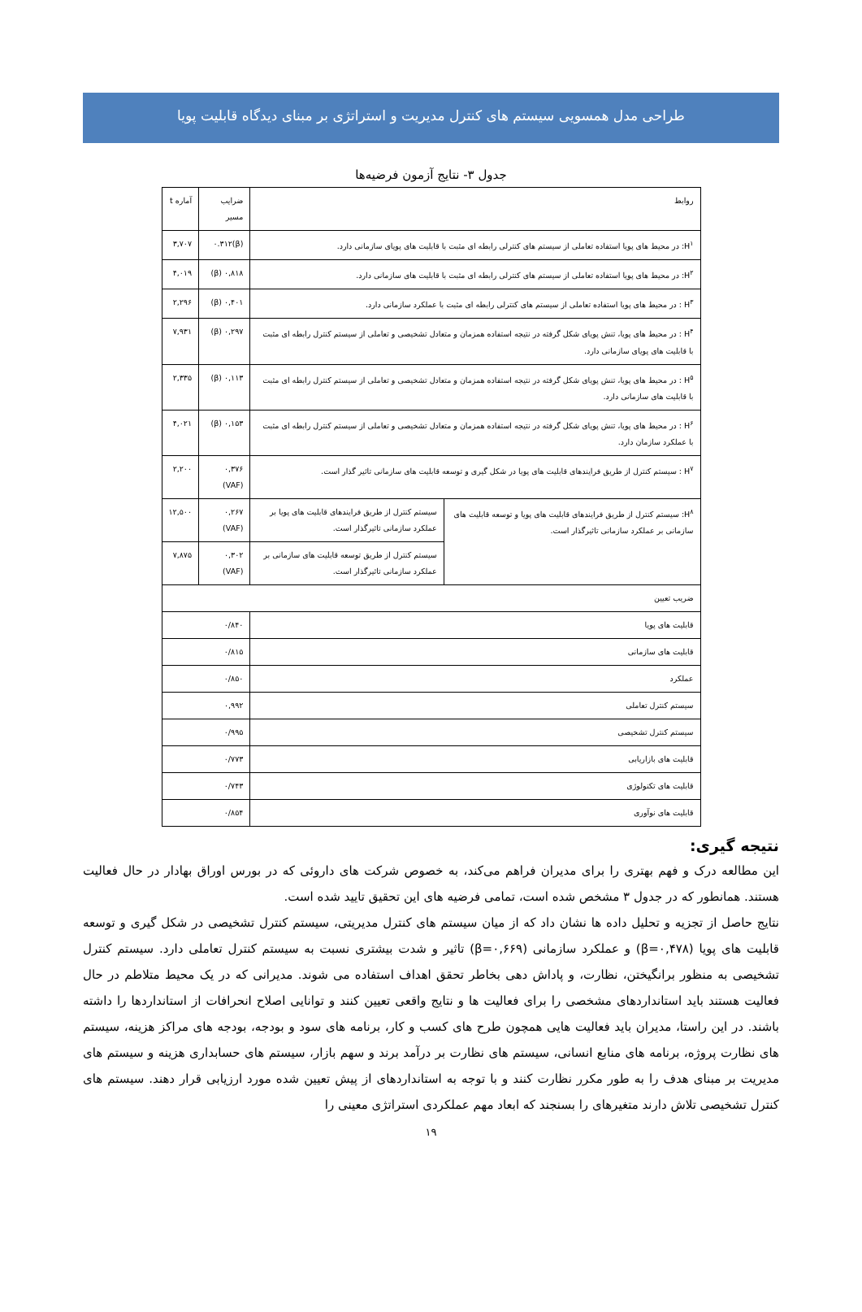طراحی مدل همسویی سیستم های کنترل مدیریت و استراتژی بر مبنای دیدگاه قابلیت پویا
جدول ۳- نتایج آزمون فرضیه‌ها
| روابط | | ضرایب مسیر | آماره t |
| --- | --- | --- | --- |
| H<sup>۱</sup>: در محیط های پویا استفاده تعاملی از سیستم های کنترلی رابطه ای مثبت با قابلیت های پویای سازمانی دارد. | | (β)۰.۳۱۲ | ۳,۷۰۷ |
| H<sup>۲</sup>: در محیط های پویا استفاده تعاملی از سیستم های کنترلی رابطه ای مثبت با قابلیت های سازمانی دارد. | | ۰,۸۱۸ (β) | ۴,۰۱۹ |
| H<sup>۳</sup> : در محیط های پویا استفاده تعاملی از سیستم های کنترلی رابطه ای مثبت با عملکرد سازمانی دارد. | | ۰,۴۰۱ (β) | ۲,۲۹۶ |
| H<sup>۴</sup> : در محیط های پویا، تنش پویای شکل گرفته در نتیجه استفاده همزمان و متعادل تشخیصی و تعاملی از سیستم کنترل رابطه ای مثبت با قابلیت های پویای سازمانی دارد. | | ۰,۲۹۷ (β) | ۷,۹۳۱ |
| H<sup>۵</sup> : در محیط های پویا، تنش پویای شکل گرفته در نتیجه استفاده همزمان و متعادل تشخیصی و تعاملی از سیستم کنترل رابطه ای مثبت با قابلیت های سازمانی دارد. | | ۰,۱۱۳ (β) | ۲,۳۳۵ |
| H<sup>۶</sup> : در محیط های پویا، تنش پویای شکل گرفته در نتیجه استفاده همزمان و متعادل تشخیصی و تعاملی از سیستم کنترل رابطه ای مثبت با عملکرد سازمان دارد. | | ۰,۱۵۳ (β) | ۴,۰۲۱ |
| H<sup>۷</sup> : سیستم کنترل از طریق فرایندهای قابلیت های پویا در شکل گیری و توسعه قابلیت های سازمانی تاثیر گذار است. | | ۰,۳۷۶ (VAF) | ۲,۲۰۰ |
| H<sup>۸</sup>: سیستم کنترل از طریق فرایندهای قابلیت های پویا و توسعه قابلیت های سازمانی بر عملکرد سازمانی تاثیرگذار است. | سیستم کنترل از طریق فرایندهای قابلیت های پویا بر عملکرد سازمانی تاثیرگذار است. | ۰,۲۶۷ (VAF) | ۱۲,۵۰۰ |
| | سیستم کنترل از طریق توسعه قابلیت های سازمانی بر عملکرد سازمانی تاثیرگذار است. | ۰,۳۰۲ (VAF) | ۷,۸۷۵ |
| ضریب تعیین | | | |
| قابلیت های پویا | | ۰/۸۴۰ | |
| قابلیت های سازمانی | | ۰/۸۱۵ | |
| عملکرد | | ۰/۸۵۰ | |
| سیستم کنترل تعاملی | | ۰,۹۹۲ | |
| سیستم کنترل تشخیصی | | ۰/۹۹۵ | |
| قابلیت های بازاریابی | | ۰/۷۷۳ | |
| قابلیت های تکنولوژی | | ۰/۷۴۳ | |
| قابلیت های نوآوری | | ۰/۸۵۴ | |
نتیجه گیری:
این مطالعه درک و فهم بهتری را برای مدیران فراهم می‌کند، به خصوص شرکت های داروئی که در بورس اوراق بهادار در حال فعالیت هستند. همانطور که در جدول ۳ مشخص شده است، تمامی فرضیه های این تحقیق تایید شده است.
نتایج حاصل از تجزیه و تحلیل داده ها نشان داد که از میان سیستم های کنترل مدیریتی، سیستم کنترل تشخیصی در شکل گیری و توسعه قابلیت های پویا (β=۰,۴۷۸) و عملکرد سازمانی (β=۰,۶۶۹) تاثیر و شدت بیشتری نسبت به سیستم کنترل تعاملی دارد. سیستم کنترل تشخیصی به منظور برانگیختن، نظارت، و پاداش دهی بخاطر تحقق اهداف استفاده می شوند. مدیرانی که در یک محیط متلاطم در حال فعالیت هستند باید استانداردهای مشخصی را برای فعالیت ها و نتایج واقعی تعیین کنند و توانایی اصلاح انحرافات از استانداردها را داشته باشند. در این راستا، مدیران باید فعالیت هایی همچون طرح های کسب و کار، برنامه های سود و بودجه، بودجه های مراکز هزینه، سیستم های نظارت پروژه، برنامه های منابع انسانی، سیستم های نظارت بر درآمد برند و سهم بازار، سیستم های حسابداری هزینه و سیستم های مدیریت بر مبنای هدف را به طور مکرر نظارت کنند و با توجه به استانداردهای از پیش تعیین شده مورد ارزیابی قرار دهند. سیستم های کنترل تشخیصی تلاش دارند متغیرهای را بسنجند که ابعاد مهم عملکردی استراتژی معینی را
۱۹